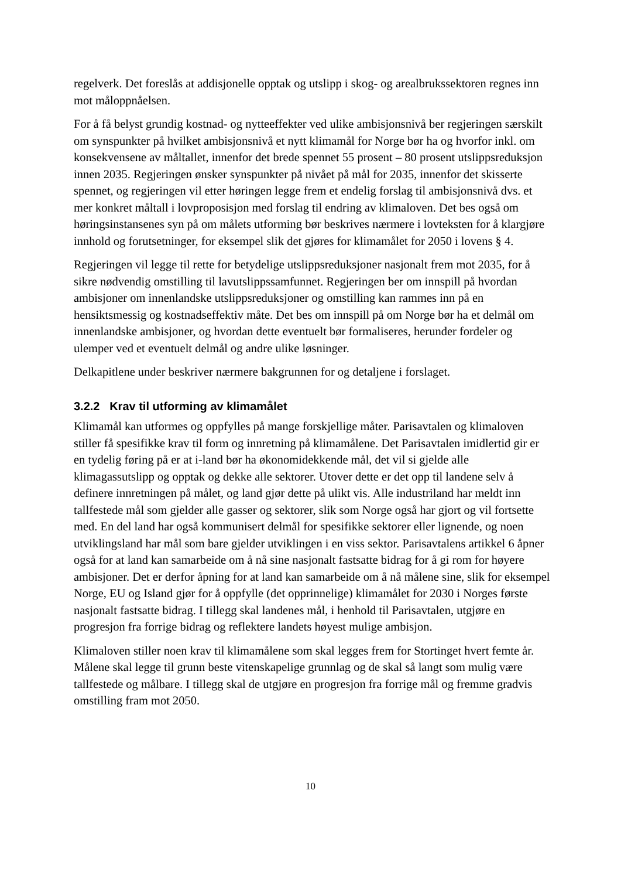regelverk. Det foreslås at addisjonelle opptak og utslipp i skog- og arealbrukssektoren regnes inn mot måloppnåelsen.
For å få belyst grundig kostnad- og nytteeffekter ved ulike ambisjonsnivå ber regjeringen særskilt om synspunkter på hvilket ambisjonsnivå et nytt klimamål for Norge bør ha og hvorfor inkl. om konsekvensene av måltallet, innenfor det brede spennet 55 prosent – 80 prosent utslippsreduksjon innen 2035. Regjeringen ønsker synspunkter på nivået på mål for 2035, innenfor det skisserte spennet, og regjeringen vil etter høringen legge frem et endelig forslag til ambisjonsnivå dvs. et mer konkret måltall i lovproposisjon med forslag til endring av klimaloven. Det bes også om høringsinstansenes syn på om målets utforming bør beskrives nærmere i lovteksten for å klargjøre innhold og forutsetninger, for eksempel slik det gjøres for klimamålet for 2050 i lovens § 4.
Regjeringen vil legge til rette for betydelige utslippsreduksjoner nasjonalt frem mot 2035, for å sikre nødvendig omstilling til lavutslippssamfunnet. Regjeringen ber om innspill på hvordan ambisjoner om innenlandske utslippsreduksjoner og omstilling kan rammes inn på en hensiktsmessig og kostnadseffektiv måte. Det bes om innspill på om Norge bør ha et delmål om innenlandske ambisjoner, og hvordan dette eventuelt bør formaliseres, herunder fordeler og ulemper ved et eventuelt delmål og andre ulike løsninger.
Delkapitlene under beskriver nærmere bakgrunnen for og detaljene i forslaget.
3.2.2 Krav til utforming av klimamålet
Klimamål kan utformes og oppfylles på mange forskjellige måter. Parisavtalen og klimaloven stiller få spesifikke krav til form og innretning på klimamålene. Det Parisavtalen imidlertid gir er en tydelig føring på er at i-land bør ha økonomidekkende mål, det vil si gjelde alle klimagassutslipp og opptak og dekke alle sektorer. Utover dette er det opp til landene selv å definere innretningen på målet, og land gjør dette på ulikt vis. Alle industriland har meldt inn tallfestede mål som gjelder alle gasser og sektorer, slik som Norge også har gjort og vil fortsette med. En del land har også kommunisert delmål for spesifikke sektorer eller lignende, og noen utviklingsland har mål som bare gjelder utviklingen i en viss sektor. Parisavtalens artikkel 6 åpner også for at land kan samarbeide om å nå sine nasjonalt fastsatte bidrag for å gi rom for høyere ambisjoner. Det er derfor åpning for at land kan samarbeide om å nå målene sine, slik for eksempel Norge, EU og Island gjør for å oppfylle (det opprinnelige) klimamålet for 2030 i Norges første nasjonalt fastsatte bidrag. I tillegg skal landenes mål, i henhold til Parisavtalen, utgjøre en progresjon fra forrige bidrag og reflektere landets høyest mulige ambisjon.
Klimaloven stiller noen krav til klimamålene som skal legges frem for Stortinget hvert femte år. Målene skal legge til grunn beste vitenskapelige grunnlag og de skal så langt som mulig være tallfestede og målbare. I tillegg skal de utgjøre en progresjon fra forrige mål og fremme gradvis omstilling fram mot 2050.
10